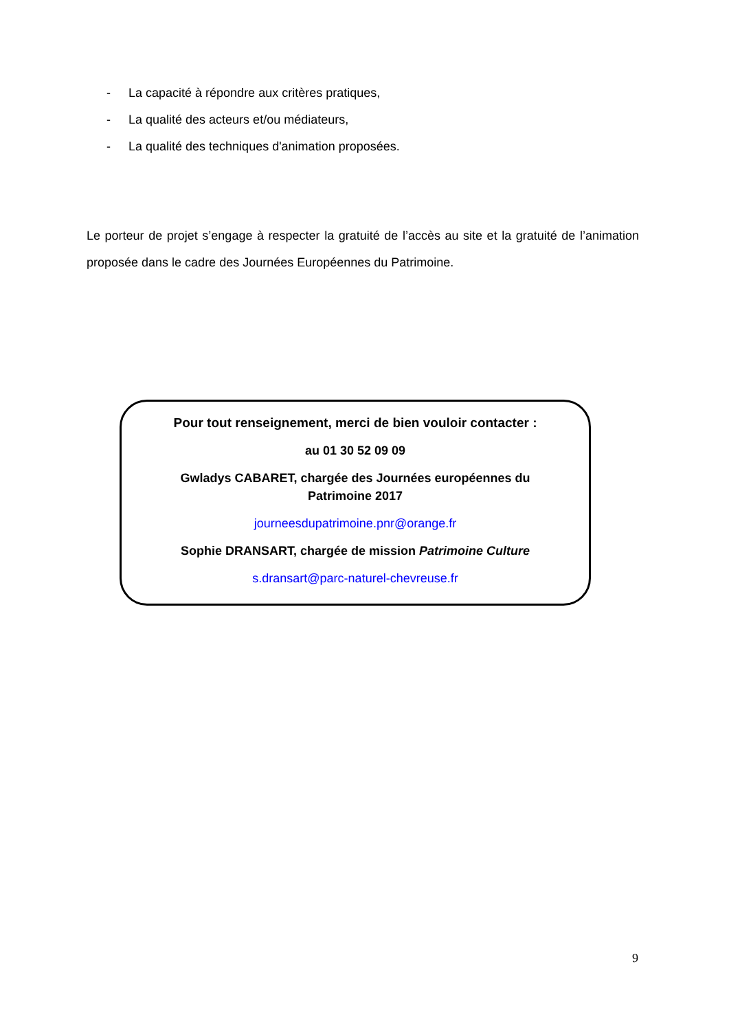- La capacité à répondre aux critères pratiques,
- La qualité des acteurs et/ou médiateurs,
- La qualité des techniques d'animation proposées.
Le porteur de projet s’engage à respecter la gratuité de l’accès au site et la gratuité de l’animation proposée dans le cadre des Journées Européennes du Patrimoine.
Pour tout renseignement, merci de bien vouloir contacter :
au 01 30 52 09 09
Gwladys CABARET, chargée des Journées européennes du
Patrimoine 2017
journeesdupatrimoine.pnr@orange.fr
Sophie DRANSART, chargée de mission Patrimoine Culture
s.dransart@parc-naturel-chevreuse.fr
9